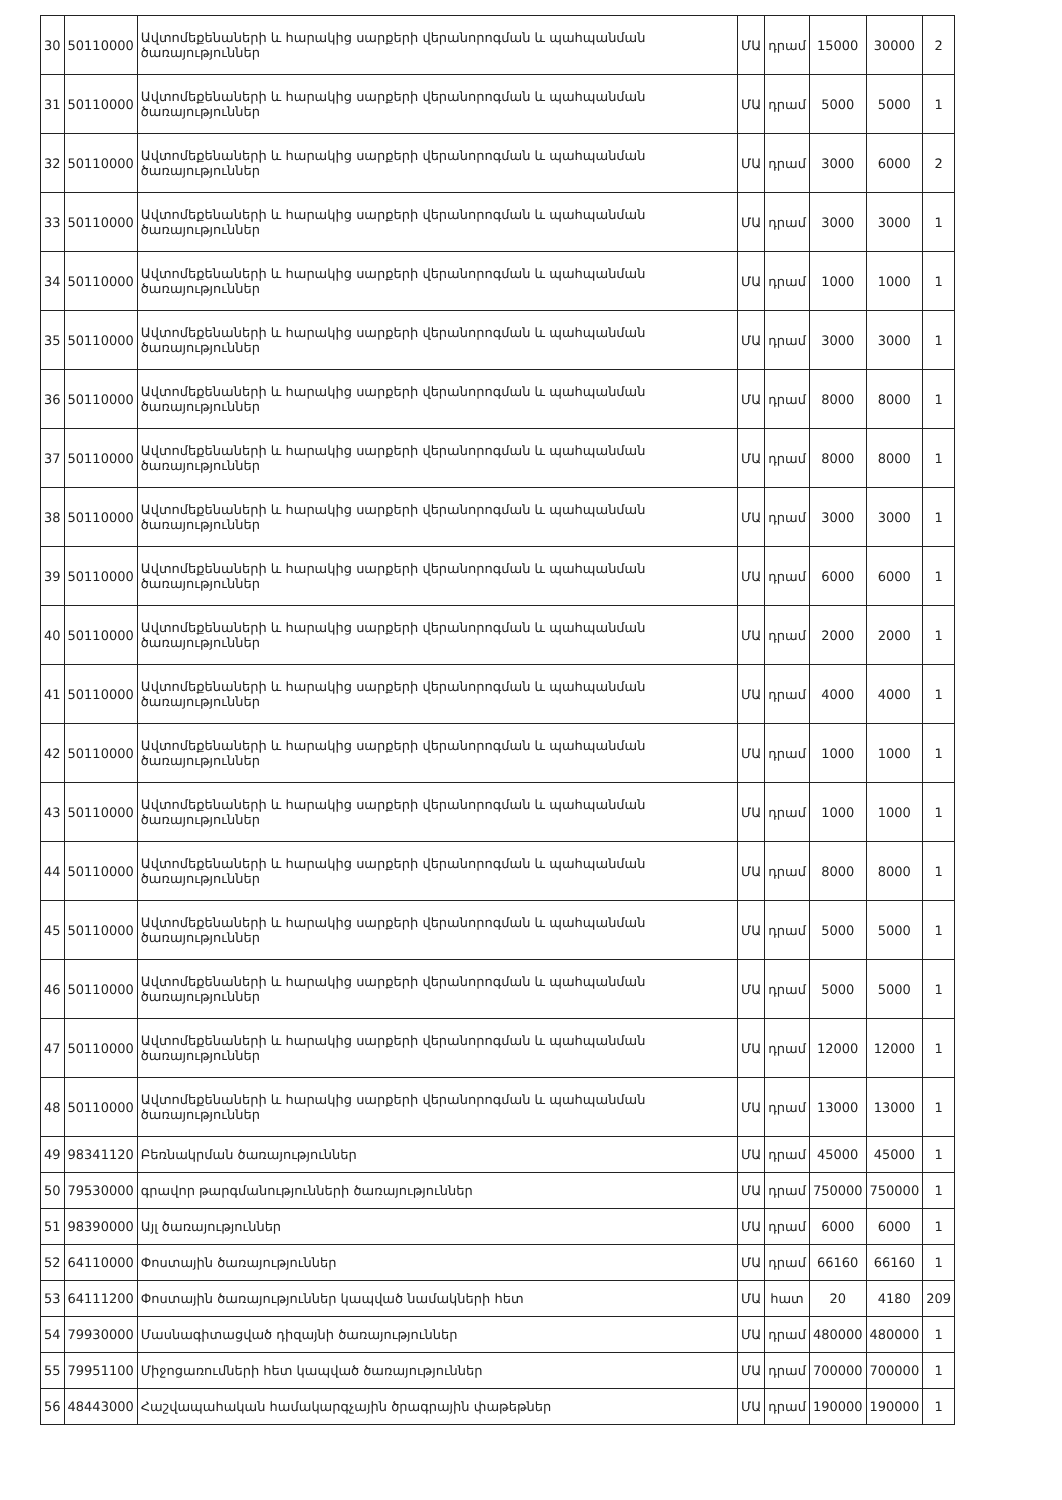| 30 | 50110000 | Ավտոմեքենաների և հարակից սարքերի վերանորոգման և պահպանման ծառայություններ | ՄԱ | դրամ | 15000 | 30000 | 2 |
| 31 | 50110000 | Ավտոմեքենաների և հարակից սարքերի վերանորոգման և պահպանման ծառայություններ | ՄԱ | դրամ | 5000 | 5000 | 1 |
| 32 | 50110000 | Ավտոմեքենաների և հարակից սարքերի վերանորոգման և պահպանման ծառայություններ | ՄԱ | դրամ | 3000 | 6000 | 2 |
| 33 | 50110000 | Ավտոմեքենաների և հարակից սարքերի վերանորոգման և պահպանման ծառայություններ | ՄԱ | դրամ | 3000 | 3000 | 1 |
| 34 | 50110000 | Ավտոմեքենաների և հարակից սարքերի վերանորոգման և պահպանման ծառայություններ | ՄԱ | դրամ | 1000 | 1000 | 1 |
| 35 | 50110000 | Ավտոմեքենաների և հարակից սարքերի վերանորոգման և պահպանման ծառայություններ | ՄԱ | դրամ | 3000 | 3000 | 1 |
| 36 | 50110000 | Ավտոմեքենաների և հարակից սարքերի վերանորոգման և պահպանման ծառայություններ | ՄԱ | դրամ | 8000 | 8000 | 1 |
| 37 | 50110000 | Ավտոմեքենաների և հարակից սարքերի վերանորոգման և պահպանման ծառայություններ | ՄԱ | դրամ | 8000 | 8000 | 1 |
| 38 | 50110000 | Ավտոմեքենաների և հարակից սարքերի վերանորոգման և պահպանման ծառայություններ | ՄԱ | դրամ | 3000 | 3000 | 1 |
| 39 | 50110000 | Ավտոմեքենաների և հարակից սարքերի վերանորոգման և պահպանման ծառայություններ | ՄԱ | դրամ | 6000 | 6000 | 1 |
| 40 | 50110000 | Ավտոմեքենաների և հարակից սարքերի վերանորոգման և պահպանման ծառայություններ | ՄԱ | դրամ | 2000 | 2000 | 1 |
| 41 | 50110000 | Ավտոմեքենաների և հարակից սարքերի վերանորոգման և պահպանման ծառայություններ | ՄԱ | դրամ | 4000 | 4000 | 1 |
| 42 | 50110000 | Ավտոմեքենաների և հարակից սարքերի վերանորոգման և պահպանման ծառայություններ | ՄԱ | դրամ | 1000 | 1000 | 1 |
| 43 | 50110000 | Ավտոմեքենաների և հարակից սարքերի վերանորոգման և պահպանման ծառայություններ | ՄԱ | դրամ | 1000 | 1000 | 1 |
| 44 | 50110000 | Ավտոմեքենաների և հարակից սարքերի վերանորոգման և պահպանման ծառայություններ | ՄԱ | դրամ | 8000 | 8000 | 1 |
| 45 | 50110000 | Ավտոմեքենաների և հարակից սարքերի վերանորոգման և պահպանման ծառայություններ | ՄԱ | դրամ | 5000 | 5000 | 1 |
| 46 | 50110000 | Ավտոմեքենաների և հարակից սարքերի վերանորոգման և պահպանման ծառայություններ | ՄԱ | դրամ | 5000 | 5000 | 1 |
| 47 | 50110000 | Ավտոմեքենաների և հարակից սարքերի վերանորոգման և պահպանման ծառայություններ | ՄԱ | դրամ | 12000 | 12000 | 1 |
| 48 | 50110000 | Ավտոմեքենաների և հարակից սարքերի վերանորոգման և պահպանման ծառայություններ | ՄԱ | դրամ | 13000 | 13000 | 1 |
| 49 | 98341120 | Բեռնակրման ծառայություններ | ՄԱ | դրամ | 45000 | 45000 | 1 |
| 50 | 79530000 | գրավոր թարգմանությունների ծառայություններ | ՄԱ | դրամ | 750000 | 750000 | 1 |
| 51 | 98390000 | Այլ ծառայություններ | ՄԱ | դրամ | 6000 | 6000 | 1 |
| 52 | 64110000 | Փոստային ծառայություններ | ՄԱ | դրամ | 66160 | 66160 | 1 |
| 53 | 64111200 | Փոստային ծառայություններ կապված նամակների հետ | ՄԱ | հատ | 20 | 4180 | 209 |
| 54 | 79930000 | Մասնագիտացված դիզայնի ծառայություններ | ՄԱ | դրամ | 480000 | 480000 | 1 |
| 55 | 79951100 | Միջոցառումների հետ կապված ծառայություններ | ՄԱ | դրամ | 700000 | 700000 | 1 |
| 56 | 48443000 | Հաշվապահական համակարգչային ծրագրային փաթեթներ | ՄԱ | դրամ | 190000 | 190000 | 1 |